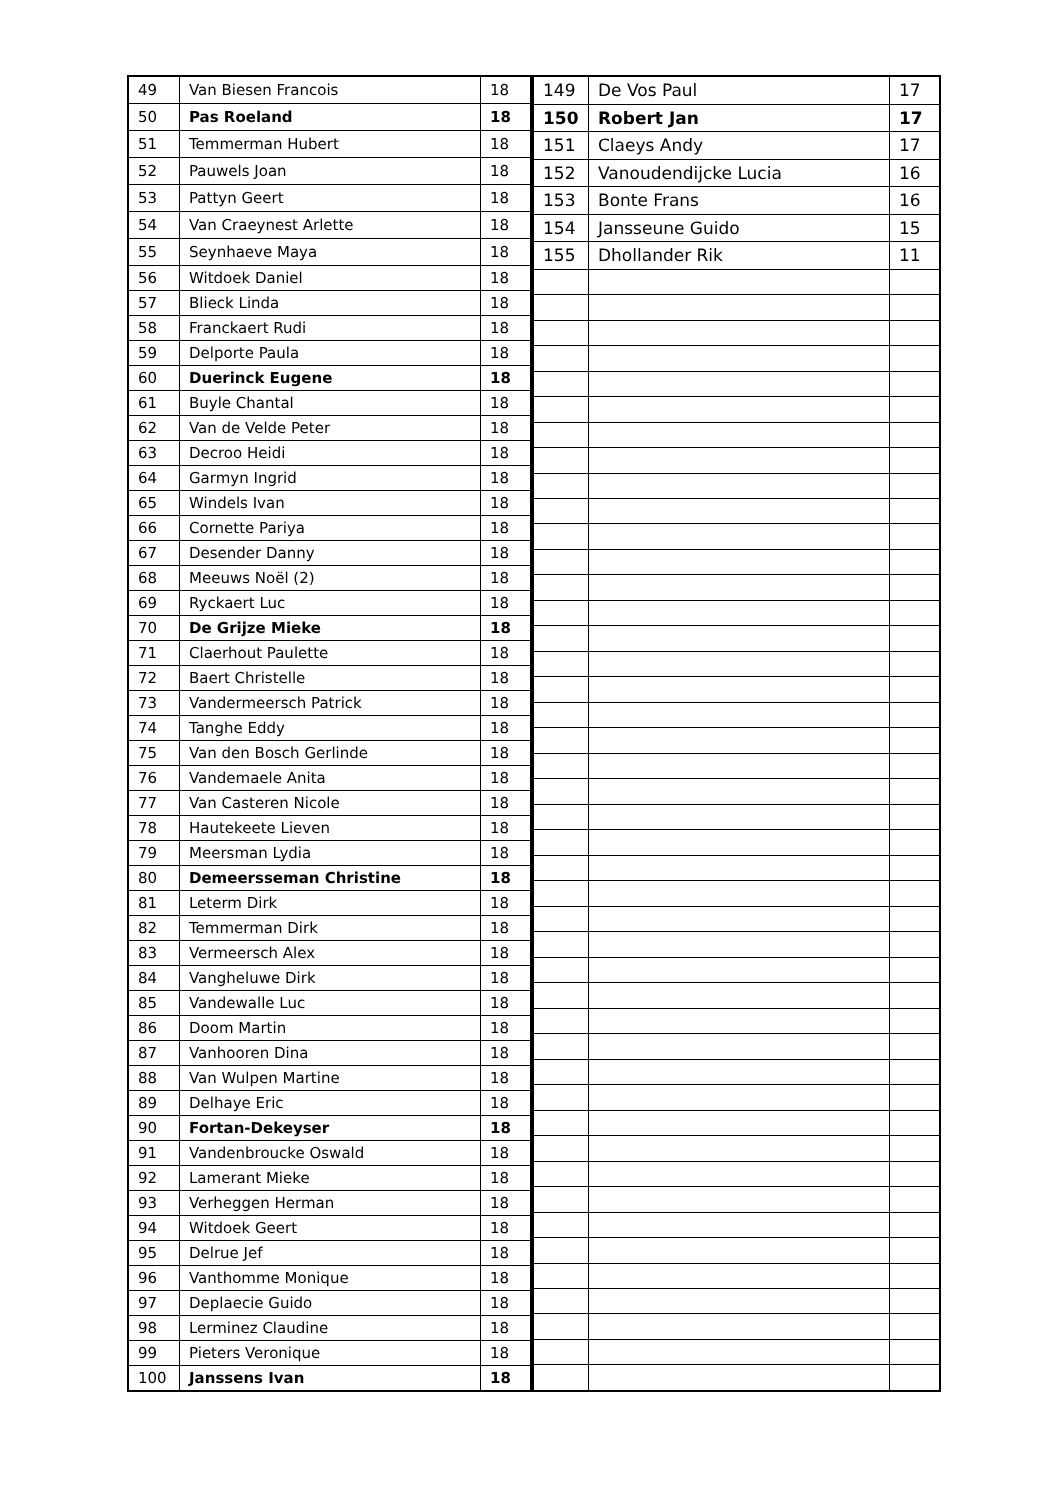| 49 | Van Biesen Francois | 18 |
| 50 | Pas Roeland | 18 |
| 51 | Temmerman Hubert | 18 |
| 52 | Pauwels Joan | 18 |
| 53 | Pattyn Geert | 18 |
| 54 | Van Craeynest Arlette | 18 |
| 55 | Seynhaeve Maya | 18 |
| 56 | Witdoek Daniel | 18 |
| 57 | Blieck Linda | 18 |
| 58 | Franckaert Rudi | 18 |
| 59 | Delporte Paula | 18 |
| 60 | Duerinck Eugene | 18 |
| 61 | Buyle Chantal | 18 |
| 62 | Van de Velde Peter | 18 |
| 63 | Decroo Heidi | 18 |
| 64 | Garmyn Ingrid | 18 |
| 65 | Windels Ivan | 18 |
| 66 | Cornette Pariya | 18 |
| 67 | Desender Danny | 18 |
| 68 | Meeuws Noël (2) | 18 |
| 69 | Ryckaert Luc | 18 |
| 70 | De Grijze Mieke | 18 |
| 71 | Claerhout Paulette | 18 |
| 72 | Baert Christelle | 18 |
| 73 | Vandermeersch Patrick | 18 |
| 74 | Tanghe Eddy | 18 |
| 75 | Van den Bosch Gerlinde | 18 |
| 76 | Vandemaele Anita | 18 |
| 77 | Van Casteren Nicole | 18 |
| 78 | Hautekeete Lieven | 18 |
| 79 | Meersman Lydia | 18 |
| 80 | Demeersseman Christine | 18 |
| 81 | Leterm Dirk | 18 |
| 82 | Temmerman Dirk | 18 |
| 83 | Vermeersch Alex | 18 |
| 84 | Vangheluwe Dirk | 18 |
| 85 | Vandewalle Luc | 18 |
| 86 | Doom Martin | 18 |
| 87 | Vanhooren Dina | 18 |
| 88 | Van Wulpen Martine | 18 |
| 89 | Delhaye Eric | 18 |
| 90 | Fortan-Dekeyser | 18 |
| 91 | Vandenbroucke Oswald | 18 |
| 92 | Lamerant Mieke | 18 |
| 93 | Verheggen Herman | 18 |
| 94 | Witdoek Geert | 18 |
| 95 | Delrue Jef | 18 |
| 96 | Vanthomme Monique | 18 |
| 97 | Deplaecie Guido | 18 |
| 98 | Lerminez Claudine | 18 |
| 99 | Pieters Veronique | 18 |
| 100 | Janssens Ivan | 18 |
| 149 | De Vos Paul | 17 |
| 150 | Robert Jan | 17 |
| 151 | Claeys Andy | 17 |
| 152 | Vanoudendijcke Lucia | 16 |
| 153 | Bonte Frans | 16 |
| 154 | Jansseune Guido | 15 |
| 155 | Dhollander Rik | 11 |